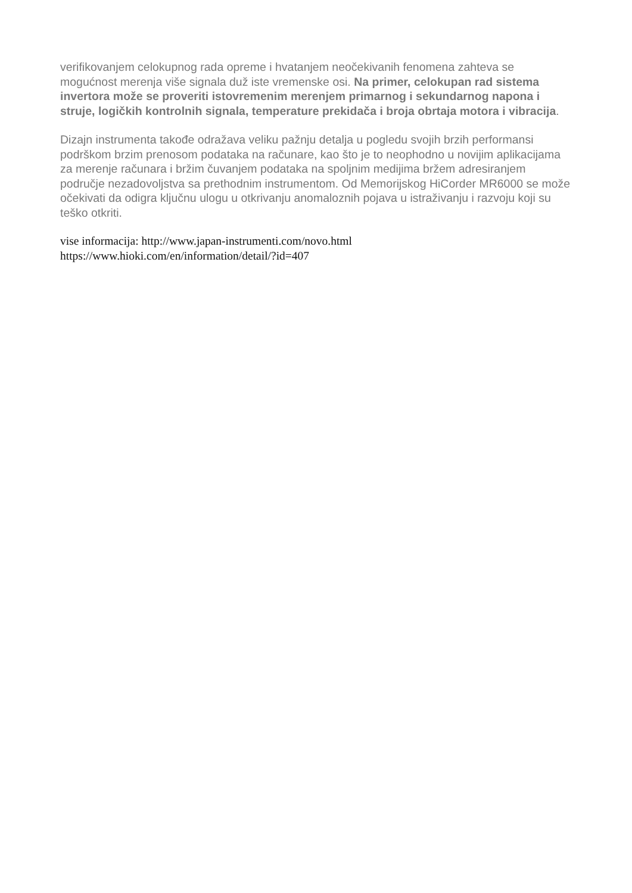verifikovanjem celokupnog rada opreme i hvatanjem neočekivanih fenomena zahteva se mogućnost merenja više signala duž iste vremenske osi. Na primer, celokupan rad sistema invertora može se proveriti istovremenim merenjem primarnog i sekundarnog napona i struje, logičkih kontrolnih signala, temperature prekidača i broja obrtaja motora i vibracija.
Dizajn instrumenta takođe odražava veliku pažnju detalja u pogledu svojih brzih performansi podrškom brzim prenosom podataka na računare, kao što je to neophodno u novijim aplikacijama za merenje računara i bržim čuvanjem podataka na spoljnim medijima bržem adresiranjem područje nezadovoljstva sa prethodnim instrumentom. Od Memorijskog HiCorder MR6000 se može očekivati da odigra ključnu ulogu u otkrivanju anomaloznih pojava u istraživanju i razvoju koji su teško otkriti.
vise informacija: http://www.japan-instrumenti.com/novo.html
https://www.hioki.com/en/information/detail/?id=407